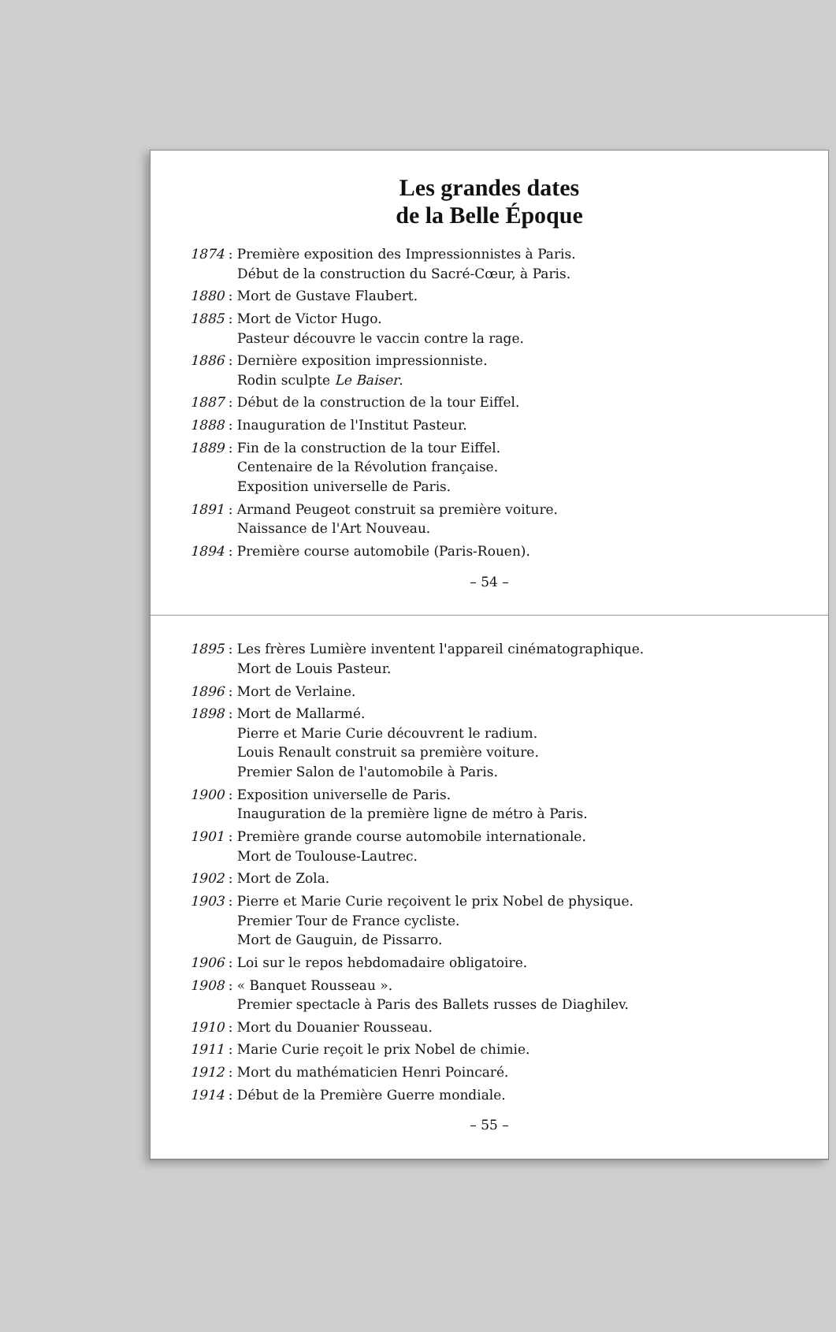Les grandes dates
de la Belle Époque
1874 : Première exposition des Impressionnistes à Paris.
Début de la construction du Sacré-Cœur, à Paris.
1880 : Mort de Gustave Flaubert.
1885 : Mort de Victor Hugo.
Pasteur découvre le vaccin contre la rage.
1886 : Dernière exposition impressionniste.
Rodin sculpte Le Baiser.
1887 : Début de la construction de la tour Eiffel.
1888 : Inauguration de l'Institut Pasteur.
1889 : Fin de la construction de la tour Eiffel.
Centenaire de la Révolution française.
Exposition universelle de Paris.
1891 : Armand Peugeot construit sa première voiture.
Naissance de l'Art Nouveau.
1894 : Première course automobile (Paris-Rouen).
– 54 –
1895 : Les frères Lumière inventent l'appareil cinématographique.
Mort de Louis Pasteur.
1896 : Mort de Verlaine.
1898 : Mort de Mallarmé.
Pierre et Marie Curie découvrent le radium.
Louis Renault construit sa première voiture.
Premier Salon de l'automobile à Paris.
1900 : Exposition universelle de Paris.
Inauguration de la première ligne de métro à Paris.
1901 : Première grande course automobile internationale.
Mort de Toulouse-Lautrec.
1902 : Mort de Zola.
1903 : Pierre et Marie Curie reçoivent le prix Nobel de physique.
Premier Tour de France cycliste.
Mort de Gauguin, de Pissarro.
1906 : Loi sur le repos hebdomadaire obligatoire.
1908 : « Banquet Rousseau ».
Premier spectacle à Paris des Ballets russes de Diaghilev.
1910 : Mort du Douanier Rousseau.
1911 : Marie Curie reçoit le prix Nobel de chimie.
1912 : Mort du mathématicien Henri Poincaré.
1914 : Début de la Première Guerre mondiale.
– 55 –